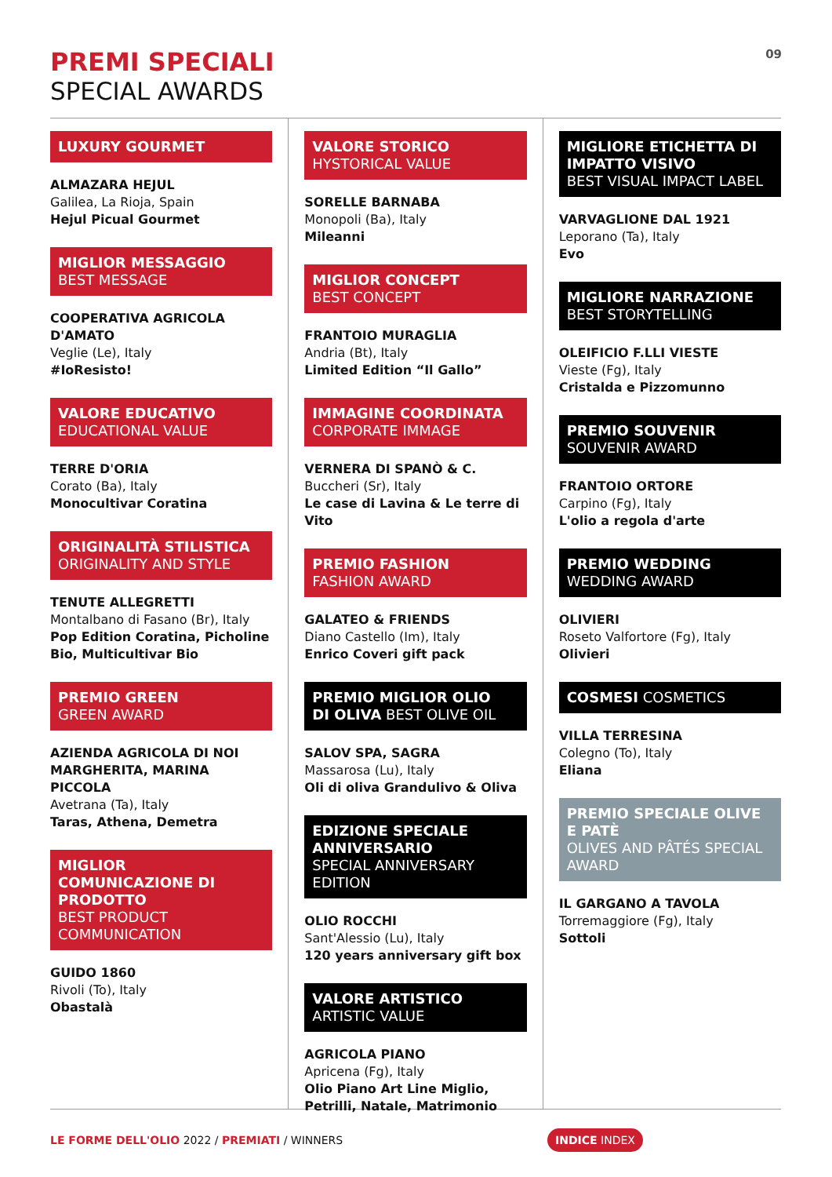PREMI SPECIALI
SPECIAL AWARDS
09
LUXURY GOURMET
ALMAZARA HEJUL
Galilea, La Rioja, Spain
Hejul Picual Gourmet
MIGLIOR MESSAGGIO
BEST MESSAGE
COOPERATIVA AGRICOLA D'AMATO
Veglie (Le), Italy
#IoResisto!
VALORE EDUCATIVO
EDUCATIONAL VALUE
TERRE D'ORIA
Corato (Ba), Italy
Monocultivar Coratina
ORIGINALITÀ STILISTICA
ORIGINALITY AND STYLE
TENUTE ALLEGRETTI
Montalbano di Fasano (Br), Italy
Pop Edition Coratina, Picholine Bio, Multicultivar Bio
PREMIO GREEN
GREEN AWARD
AZIENDA AGRICOLA DI NOI MARGHERITA, MARINA PICCOLA
Avetrana (Ta), Italy
Taras, Athena, Demetra
MIGLIOR COMUNICAZIONE DI PRODOTTO
BEST PRODUCT COMMUNICATION
GUIDO 1860
Rivoli (To), Italy
Obastalà
VALORE STORICO
HYSTORICAL VALUE
SORELLE BARNABA
Monopoli (Ba), Italy
Mileanni
MIGLIOR CONCEPT
BEST CONCEPT
FRANTOIO MURAGLIA
Andria (Bt), Italy
Limited Edition “Il Gallo”
IMMAGINE COORDINATA
CORPORATE IMMAGE
VERNERA DI SPANÒ & C.
Buccheri (Sr), Italy
Le case di Lavina & Le terre di Vito
PREMIO FASHION
FASHION AWARD
GALATEO & FRIENDS
Diano Castello (Im), Italy
Enrico Coveri gift pack
PREMIO MIGLIOR OLIO
DI OLIVA BEST OLIVE OIL
SALOV SPA, SAGRA
Massarosa (Lu), Italy
Oli di oliva Grandulivo & Oliva
EDIZIONE SPECIALE ANNIVERSARIO
SPECIAL ANNIVERSARY EDITION
OLIO ROCCHI
Sant'Alessio (Lu), Italy
120 years anniversary gift box
VALORE ARTISTICO
ARTISTIC VALUE
AGRICOLA PIANO
Apricena (Fg), Italy
Olio Piano Art Line Miglio, Petrilli, Natale, Matrimonio
MIGLIORE ETICHETTA DI IMPATTO VISIVO
BEST VISUAL IMPACT LABEL
VARVAGLIONE DAL 1921
Leporano (Ta), Italy
Evo
MIGLIORE NARRAZIONE
BEST STORYTELLING
OLEIFICIO F.LLI VIESTE
Vieste (Fg), Italy
Cristalda e Pizzomunno
PREMIO SOUVENIR
SOUVENIR AWARD
FRANTOIO ORTORE
Carpino (Fg), Italy
L'olio a regola d'arte
PREMIO WEDDING
WEDDING AWARD
OLIVIERI
Roseto Valfortore (Fg), Italy
Olivieri
COSMESI COSMETICS
VILLA TERRESINA
Colegno (To), Italy
Eliana
PREMIO SPECIALE OLIVE E PATÈ
OLIVES AND PÂTÉS SPECIAL AWARD
IL GARGANO A TAVOLA
Torremaggiore (Fg), Italy
Sottoli
LE FORME DELL'OLIO 2022 / PREMIATI / WINNERS
INDICE INDEX